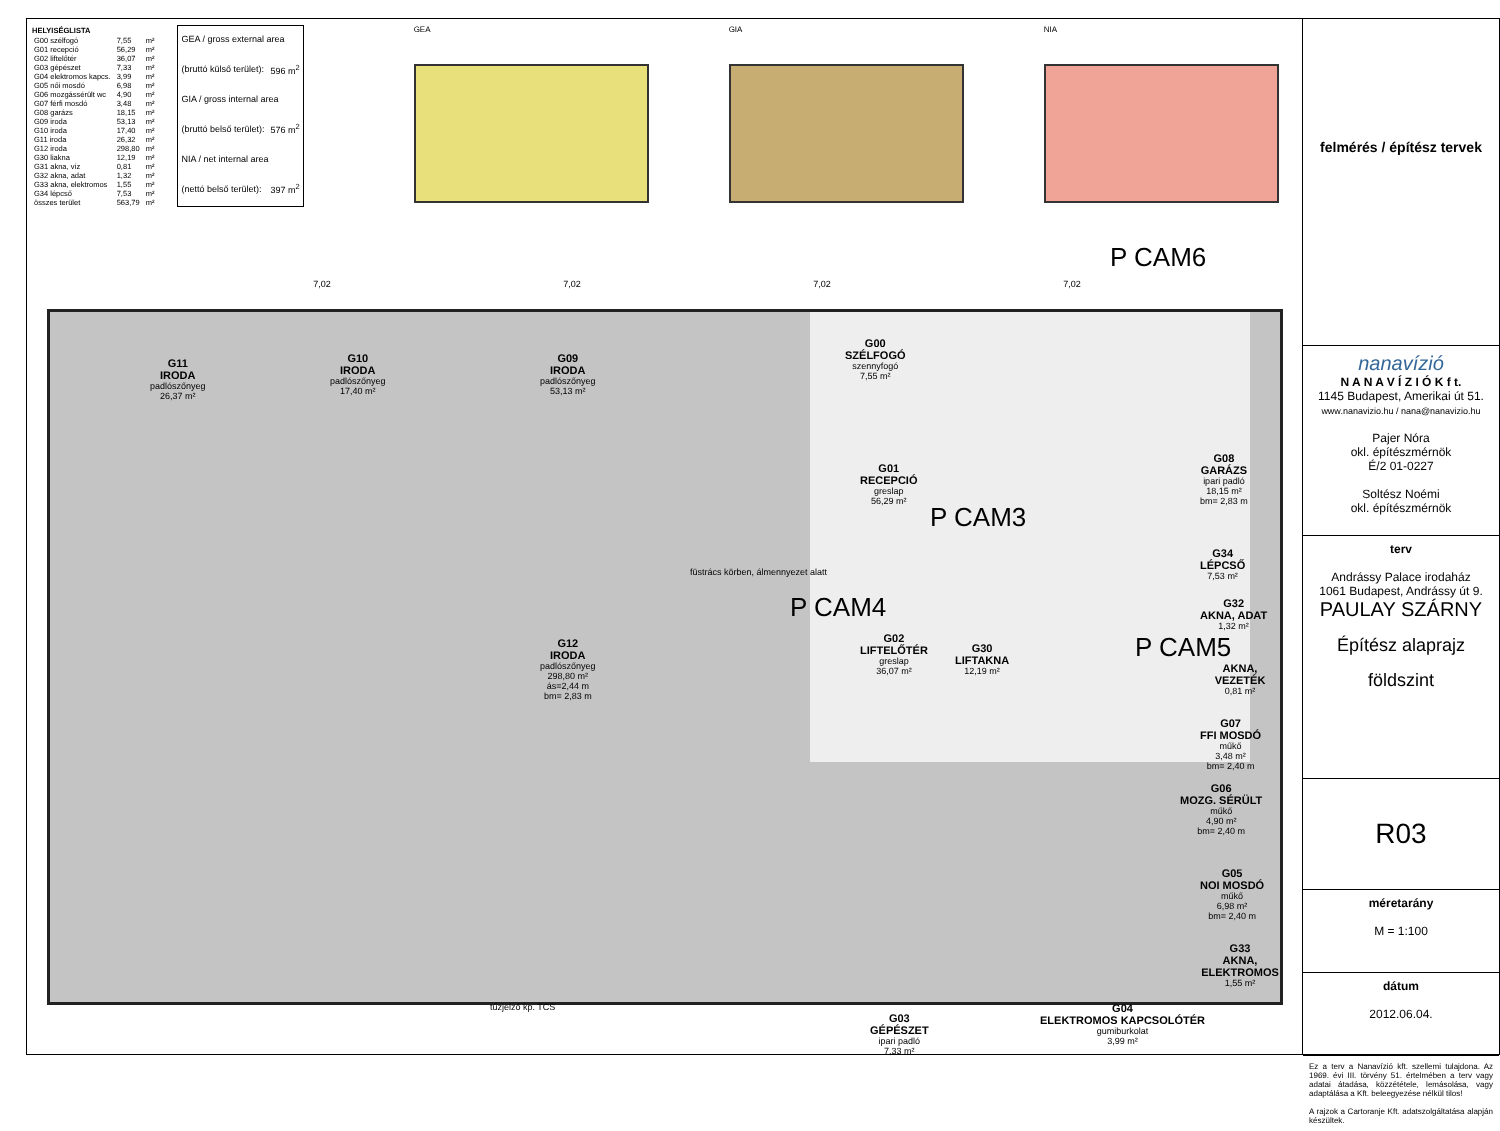| HELYISÉGLISTA | | |
| --- | --- | --- |
| G00 szélfogó | 7,55 | m² |
| G01 recepció | 56,29 | m² |
| G02 liftelőtér | 36,07 | m² |
| G03 gépészet | 7,33 | m² |
| G04 elektromos kapcs. | 3,99 | m² |
| G05 női mosdó | 6,98 | m² |
| G06 mozgássérült wc | 4,90 | m² |
| G07 férfi mosdó | 3,48 | m² |
| G08 garázs | 18,15 | m² |
| G09 iroda | 53,13 | m² |
| G10 iroda | 17,40 | m² |
| G11 iroda | 26,32 | m² |
| G12 iroda | 298,80 | m² |
| G30 liakna | 12,19 | m² |
| G31 akna, víz | 0,81 | m² |
| G32 akna, adat | 1,32 | m² |
| G33 akna, elektromos | 1,55 | m² |
| G34 lépcső | 7,53 | m² |
| összes terület | 563,79 | m² |
| GEA / gross external area | |
| (bruttó külső terület): | 596 m<sup>2</sup> |
| GIA / gross internal area | |
| (bruttó belső terület): | 576 m<sup>2</sup> |
| NIA / net internal area | |
| (nettó belső terület): | 397 m<sup>2</sup> |
GEA GIA NIA
7,02 7,02 7,02 7,02
G11
IRODA
padlószőnyeg
26,37 m²
G10
IRODA
padlószőnyeg
17,40 m²
G09
IRODA
padlószőnyeg
53,13 m²
G00
SZÉLFOGÓ
szennyfogó
7,55 m²
G01
RECEPCIÓ
greslap
56,29 m²
G08
GARÁZS
ipari padló
18,15 m²
bm= 2,83 m
G34
LÉPCSŐ
7,53 m²
G32
AKNA, ADAT
1,32 m²
AKNA, VEZETÉK
0,81 m²
G07
FFI MOSDÓ
műkő
3,48 m²
bm= 2,40 m
G06
MOZG. SÉRÜLT
műkő
4,90 m²
bm= 2,40 m
G05
NOI MOSDÓ
műkő
6,98 m²
bm= 2,40 m
G33
AKNA, ELEKTROMOS
1,55 m²
G12
IRODA
padlószőnyeg
298,80 m²
ás=2,44 m
bm= 2,83 m
G02
LIFTELŐTÉR
greslap
36,07 m²
G30
LIFTAKNA
12,19 m²
füstrács körben, álmennyezet alatt
G03
GÉPÉSZET
ipari padló
7,33 m²
G04
ELEKTROMOS KAPCSOLÓTÉR
gumiburkolat
3,99 m²
tűzjelző kp. TCS
P CAM6
P CAM3
P CAM4
P CAM5
felmérés / építész tervek
nanavízió
N A N A V Í Z I Ó K f t.
1145 Budapest, Amerikai út 51.
www.nanavizio.hu / nana@nanavizio.hu
Pajer Nóra
okl. építészmérnök
É/2 01-0227
Soltész Noémi
okl. építészmérnök
terv
Andrássy Palace irodaház
1061 Budapest, Andrássy út 9.
PAULAY SZÁRNY
Építész alaprajz
földszint
R03
méretarány
M = 1:100
dátum
2012.06.04.
Ez a terv a Nanavízió kft. szellemi tulajdona. Az 1969. évi III. törvény 51. értelmében a terv vagy adatai átadása, közzététele, lemásolása, vagy adaptálása a Kft. beleegyezése nélkül tilos!
A rajzok a Cartoranje Kft. adatszolgáltatása alapján készültek.